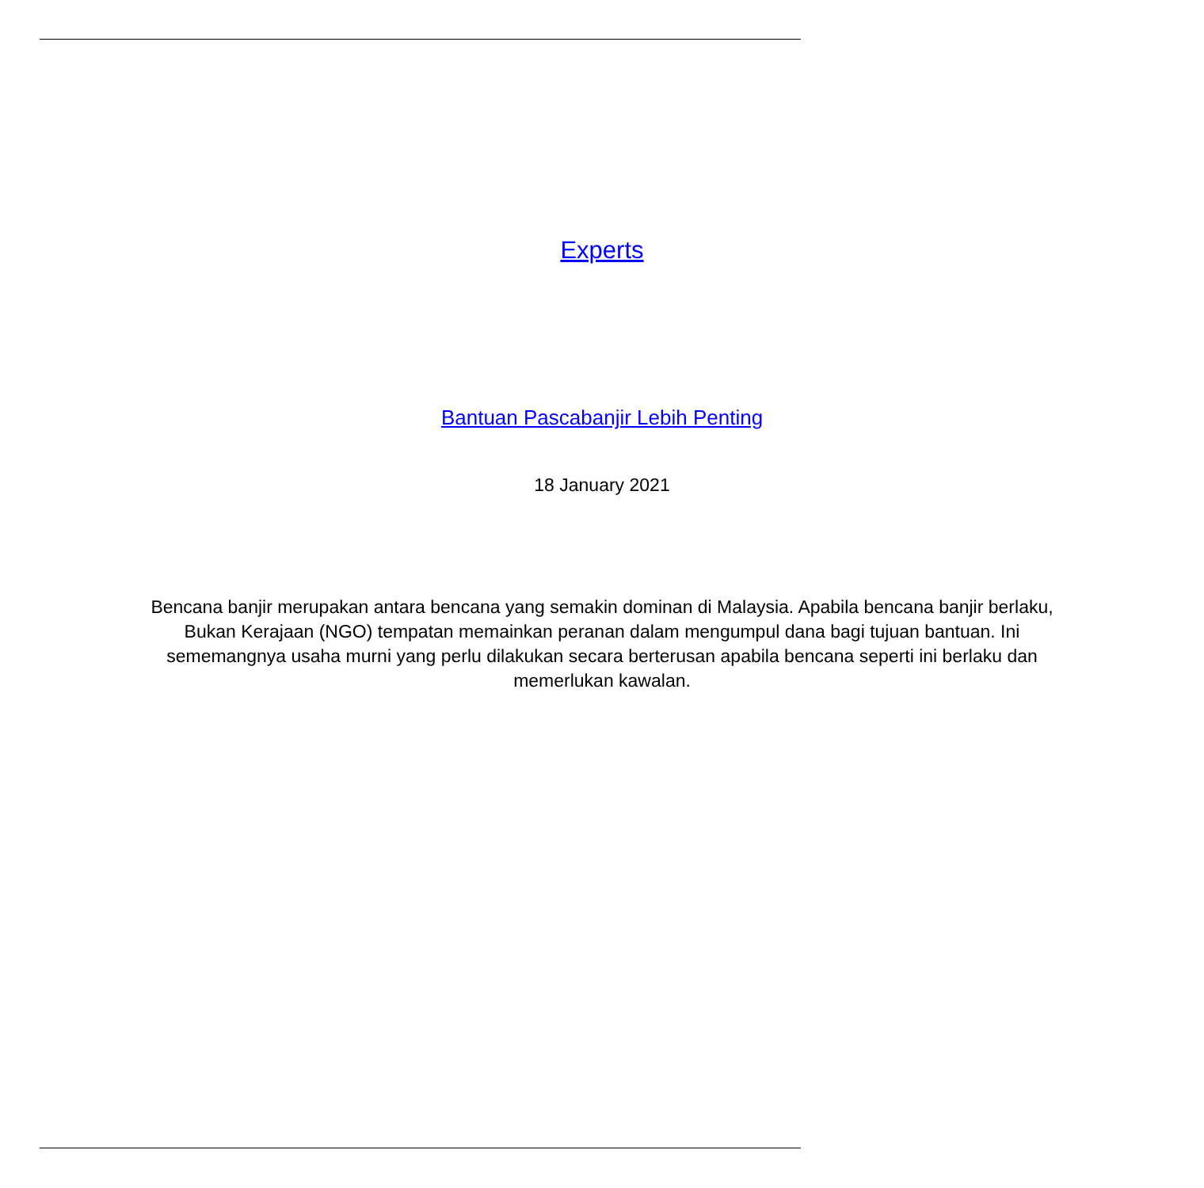Experts
Bantuan Pascabanjir Lebih Penting
18 January 2021
Bencana banjir merupakan antara bencana yang semakin dominan di Malaysia. Apabila bencana banjir berlaku,
Bukan Kerajaan (NGO) tempatan memainkan peranan dalam mengumpul dana bagi tujuan bantuan. Ini
sememangnya usaha murni yang perlu dilakukan secara berterusan apabila bencana seperti ini berlaku dan
memerlukan kawalan.